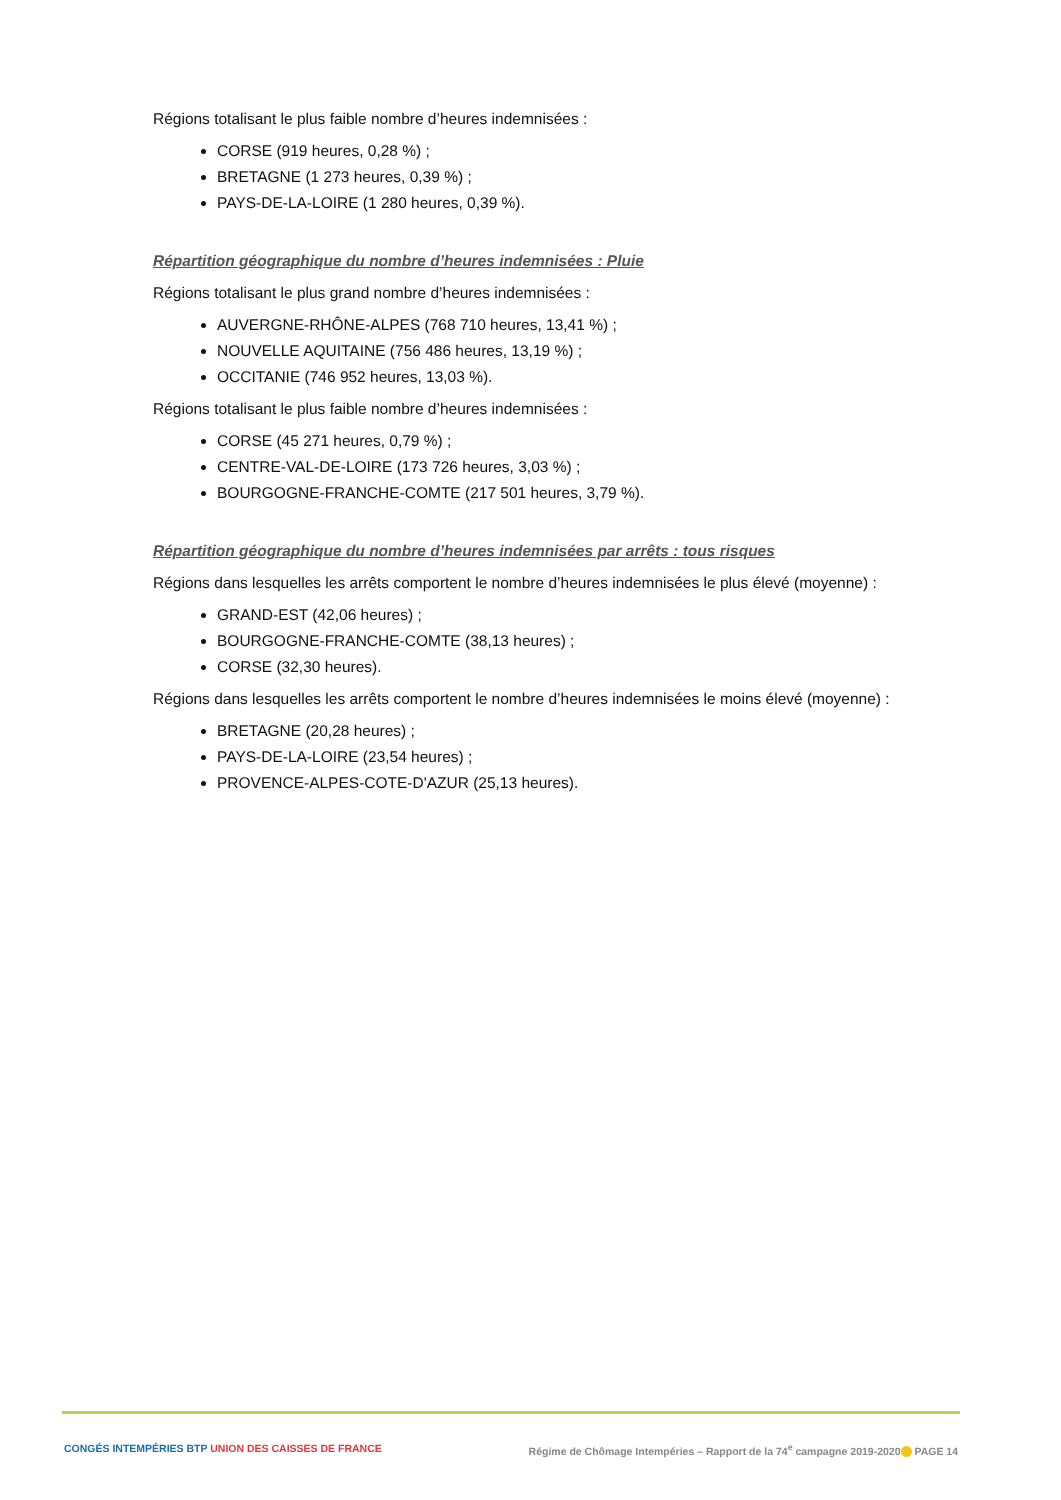Régions totalisant le plus faible nombre d’heures indemnisées :
CORSE (919 heures, 0,28 %) ;
BRETAGNE (1 273 heures, 0,39 %) ;
PAYS-DE-LA-LOIRE (1 280 heures, 0,39 %).
Répartition géographique du nombre d’heures indemnisées : Pluie
Régions totalisant le plus grand nombre d’heures indemnisées :
AUVERGNE-RHÔNE-ALPES (768 710 heures, 13,41 %) ;
NOUVELLE AQUITAINE (756 486 heures, 13,19 %) ;
OCCITANIE (746 952 heures, 13,03 %).
Régions totalisant le plus faible nombre d’heures indemnisées :
CORSE (45 271 heures, 0,79 %) ;
CENTRE-VAL-DE-LOIRE (173 726 heures, 3,03 %) ;
BOURGOGNE-FRANCHE-COMTE (217 501 heures, 3,79 %).
Répartition géographique du nombre d’heures indemnisées par arrêts : tous risques
Régions dans lesquelles les arrêts comportent le nombre d’heures indemnisées le plus élevé (moyenne) :
GRAND-EST (42,06 heures) ;
BOURGOGNE-FRANCHE-COMTE (38,13 heures) ;
CORSE (32,30 heures).
Régions dans lesquelles les arrêts comportent le nombre d’heures indemnisées le moins élevé (moyenne) :
BRETAGNE (20,28 heures) ;
PAYS-DE-LA-LOIRE (23,54 heures) ;
PROVENCE-ALPES-COTE-D'AZUR (25,13 heures).
CONGÉS INTEMPÉRIES BTP UNION DES CAISSES DE FRANCE Régime de Chômage Intempéries – Rapport de la 74<sup>e</sup> campagne 2019-2020 PAGE 14